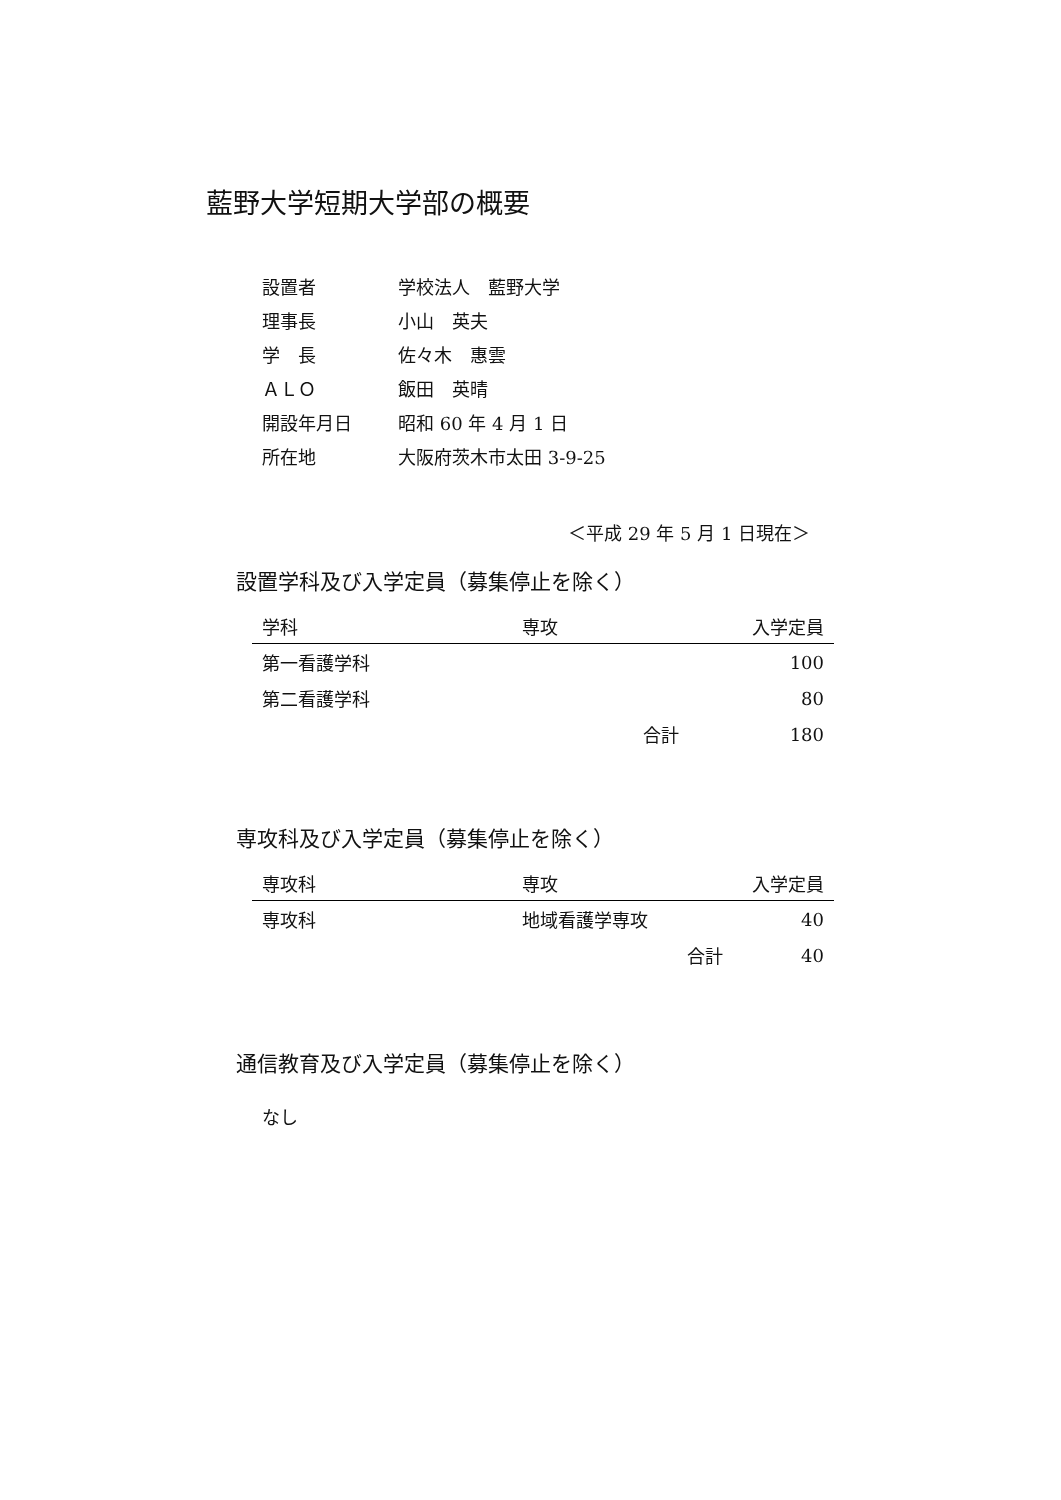藍野大学短期大学部の概要
| 設置者 | 学校法人 藍野大学 |
| 理事長 | 小山 英夫 |
| 学 長 | 佐々木 惠雲 |
| ＡＬＯ | 飯田 英晴 |
| 開設年月日 | 昭和 60 年 4 月 1 日 |
| 所在地 | 大阪府茨木市太田 3-9-25 |
＜平成 29 年 5 月 1 日現在＞
設置学科及び入学定員（募集停止を除く）
| 学科 | 専攻 | | 入学定員 |
| --- | --- | --- | --- |
| 第一看護学科 | | | 100 |
| 第二看護学科 | | | 80 |
| | | 合計 | 180 |
専攻科及び入学定員（募集停止を除く）
| 専攻科 | 専攻 | | 入学定員 |
| --- | --- | --- | --- |
| 専攻科 | 地域看護学専攻 | | 40 |
| | | 合計 | 40 |
通信教育及び入学定員（募集停止を除く）
なし